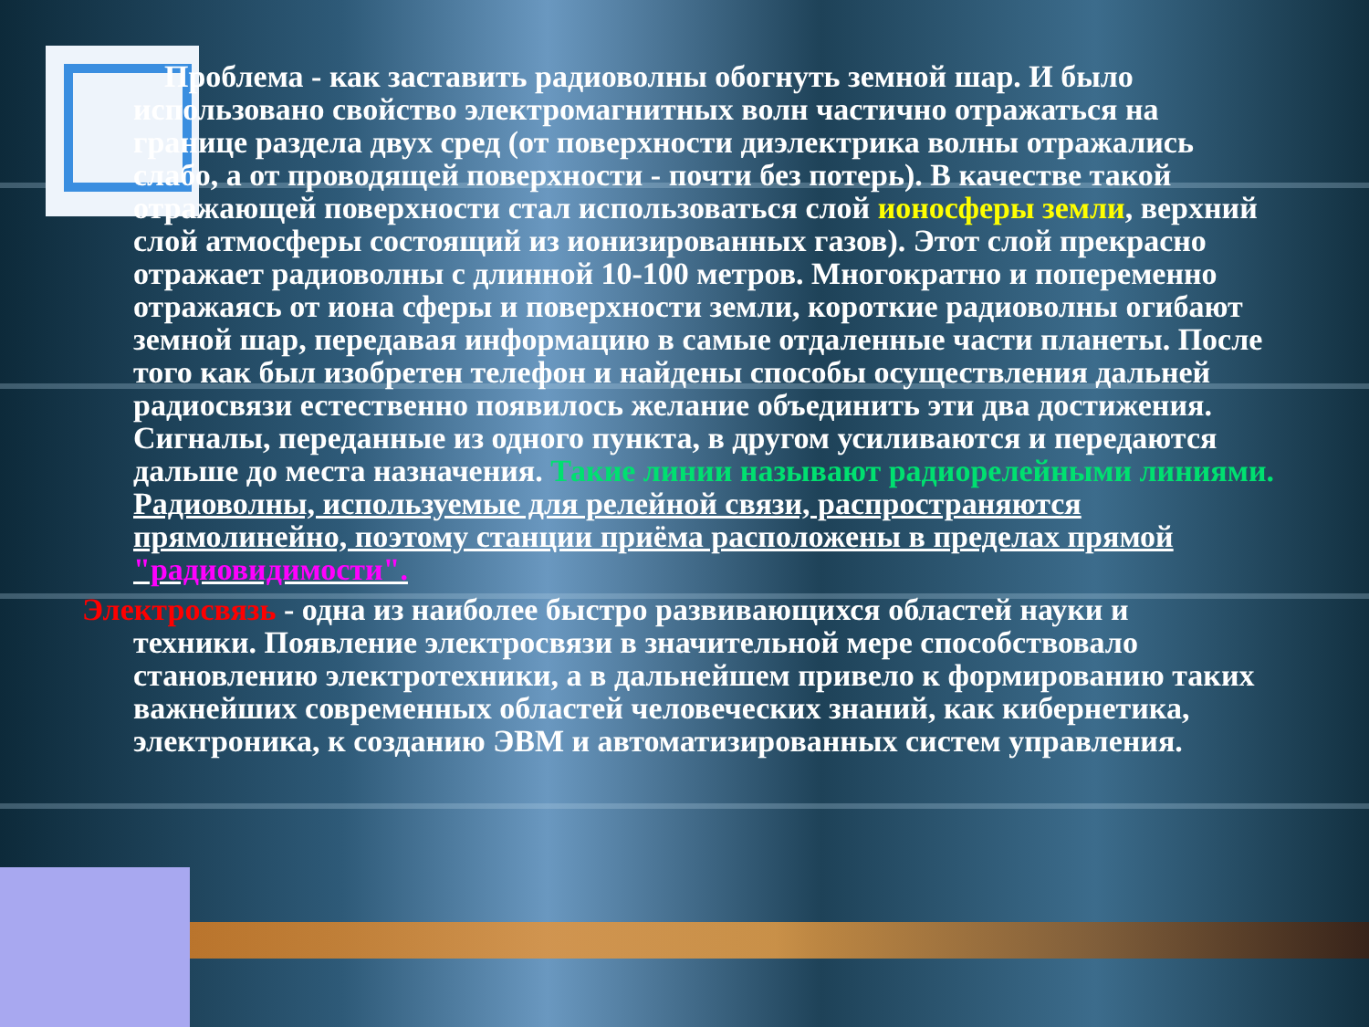Проблема - как заставить радиоволны обогнуть земной шар. И было использовано свойство электромагнитных волн частично отражаться на границе раздела двух сред (от поверхности диэлектрика волны отражались слабо, а от проводящей поверхности - почти без потерь). В качестве такой отражающей поверхности стал использоваться слой ионосферы земли, верхний слой атмосферы состоящий из ионизированных газов). Этот слой прекрасно отражает радиоволны с длинной 10-100 метров. Многократно и попеременно отражаясь от иона сферы и поверхности земли, короткие радиоволны огибают земной шар, передавая информацию в самые отдаленные части планеты. После того как был изобретен телефон и найдены способы осуществления дальней радиосвязи естественно появилось желание объединить эти два достижения.
Сигналы, переданные из одного пункта, в другом усиливаются и передаются дальше до места назначения. Такие линии называют радиорелейными линиями.
Радиоволны, используемые для релейной связи, распространяются прямолинейно, поэтому станции приёма расположены в пределах прямой "радиовидимости".
Электросвязь - одна из наиболее быстро развивающихся областей науки и
техники. Появление электросвязи в значительной мере способствовало становлению электротехники, а в дальнейшем привело к формированию таких важнейших современных областей человеческих знаний, как кибернетика, электроника, к созданию ЭВМ и автоматизированных систем управления.